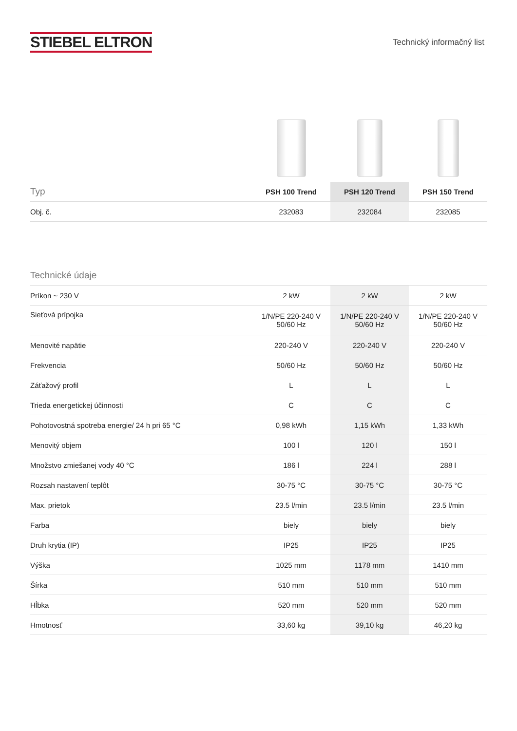STIEBEL ELTRON
Technický informačný list
| Typ | PSH 100 Trend | PSH 120 Trend | PSH 150 Trend |
| --- | --- | --- | --- |
| Obj. č. | 232083 | 232084 | 232085 |
| Technické údaje | | | |
| --- | --- | --- | --- |
| Príkon ~ 230 V | 2 kW | 2 kW | 2 kW |
| Sieťová prípojka | 1/N/PE 220-240 V 50/60 Hz | 1/N/PE 220-240 V 50/60 Hz | 1/N/PE 220-240 V 50/60 Hz |
| Menovité napätie | 220-240 V | 220-240 V | 220-240 V |
| Frekvencia | 50/60 Hz | 50/60 Hz | 50/60 Hz |
| Záťažový profil | L | L | L |
| Trieda energetickej účinnosti | C | C | C |
| Pohotovostná spotreba energie/ 24 h pri 65 °C | 0,98 kWh | 1,15 kWh | 1,33 kWh |
| Menovitý objem | 100 l | 120 l | 150 l |
| Množstvo zmiešanej vody 40 °C | 186 l | 224 l | 288 l |
| Rozsah nastavení teplôt | 30-75 °C | 30-75 °C | 30-75 °C |
| Max. prietok | 23.5 l/min | 23.5 l/min | 23.5 l/min |
| Farba | biely | biely | biely |
| Druh krytia (IP) | IP25 | IP25 | IP25 |
| Výška | 1025 mm | 1178 mm | 1410 mm |
| Šírka | 510 mm | 510 mm | 510 mm |
| Hĺbka | 520 mm | 520 mm | 520 mm |
| Hmotnosť | 33,60 kg | 39,10 kg | 46,20 kg |